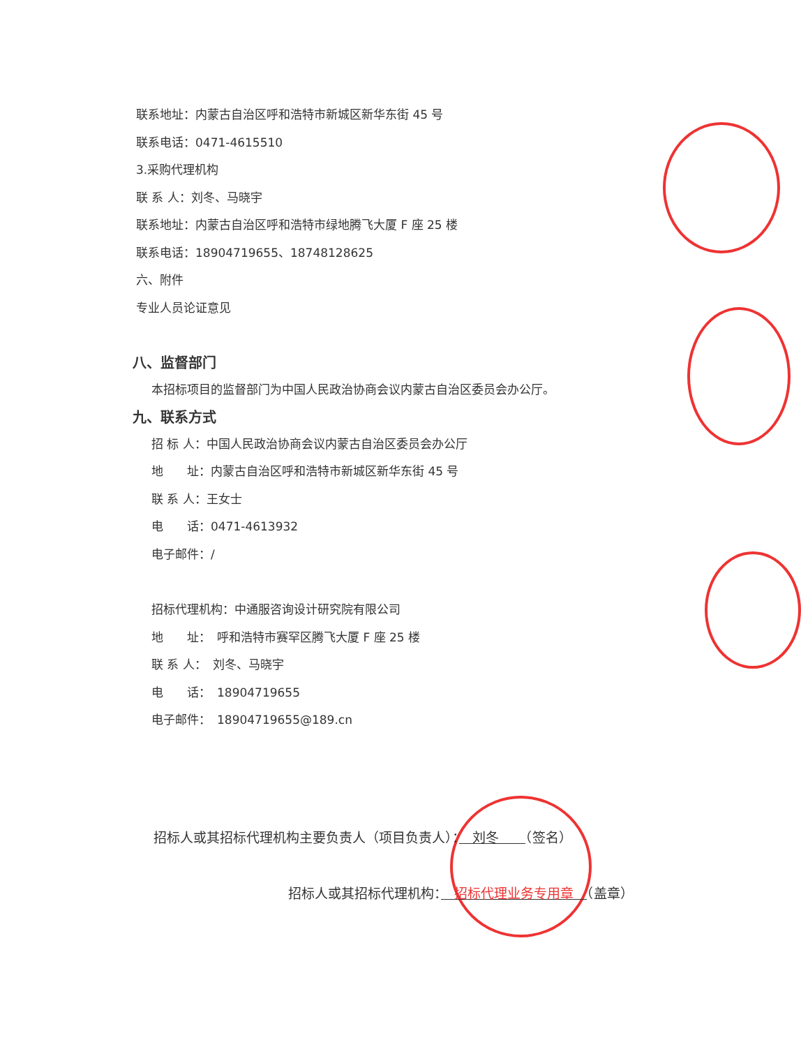联系地址：内蒙古自治区呼和浩特市新城区新华东街 45 号
联系电话：0471-4615510
3.采购代理机构
联 系 人：刘冬、马晓宇
联系地址：内蒙古自治区呼和浩特市绿地腾飞大厦 F 座 25 楼
联系电话：18904719655、18748128625
六、附件
专业人员论证意见
八、监督部门
本招标项目的监督部门为中国人民政治协商会议内蒙古自治区委员会办公厅。
九、联系方式
招 标 人：中国人民政治协商会议内蒙古自治区委员会办公厅
地　　址：内蒙古自治区呼和浩特市新城区新华东街 45 号
联 系 人：王女士
电　　话：0471-4613932
电子邮件：/
招标代理机构：中通服咨询设计研究院有限公司
地　　址：　呼和浩特市赛罕区腾飞大厦 F 座 25 楼
联 系 人：　刘冬、马晓宇
电　　话：　18904719655
电子邮件：　18904719655@189.cn
招标人或其招标代理机构主要负责人（项目负责人）：　刘冬　　（签名）
招标人或其招标代理机构：　招标代理业务专用章　（盖章）